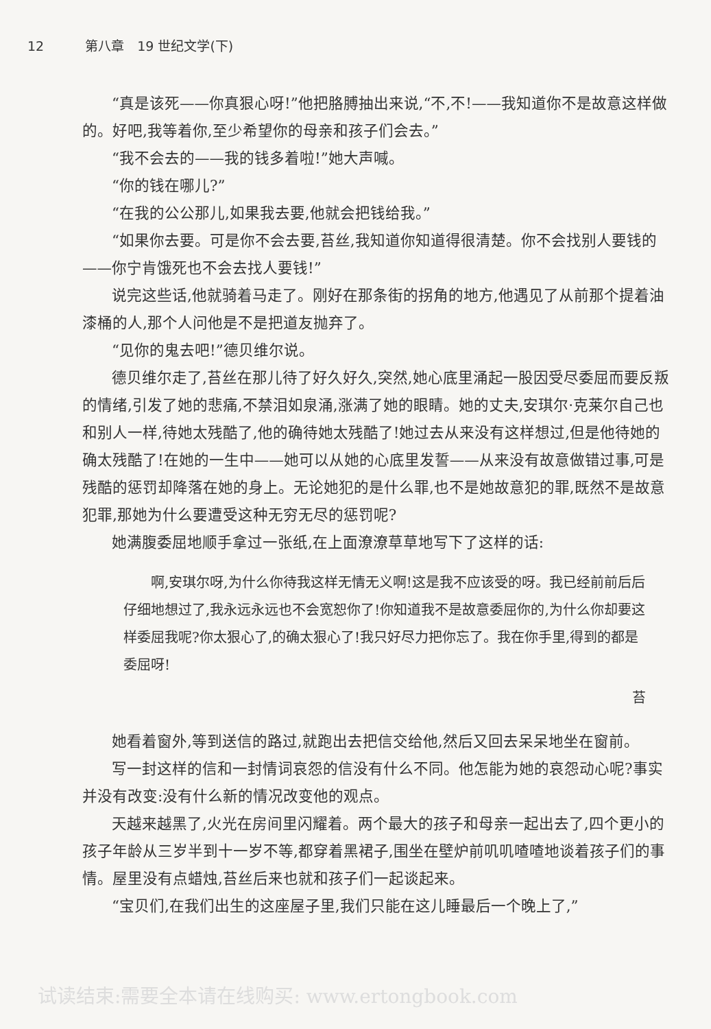12 第八章　19 世纪文学(下)
“真是该死——你真狠心呀!”他把胳膊抽出来说,“不,不!——我知道你不是故意这样做的。好吧,我等着你,至少希望你的母亲和孩子们会去。”
“我不会去的——我的钱多着啦!”她大声喊。
“你的钱在哪儿?”
“在我的公公那儿,如果我去要,他就会把钱给我。”
“如果你去要。可是你不会去要,苔丝,我知道你知道得很清楚。你不会找别人要钱的——你宁肯饿死也不会去找人要钱!”
说完这些话,他就骑着马走了。刚好在那条街的拐角的地方,他遇见了从前那个提着油漆桶的人,那个人问他是不是把道友抛弃了。
“见你的鬼去吧!”德贝维尔说。
德贝维尔走了,苔丝在那儿待了好久好久,突然,她心底里涌起一股因受尽委屈而要反叛的情绪,引发了她的悲痛,不禁泪如泉涌,涨满了她的眼睛。她的丈夫,安琪尔·克莱尔自己也和别人一样,待她太残酷了,他的确待她太残酷了!她过去从来没有这样想过,但是他待她的确太残酷了!在她的一生中——她可以从她的心底里发誓——从来没有故意做错过事,可是残酷的惩罚却降落在她的身上。无论她犯的是什么罪,也不是她故意犯的罪,既然不是故意犯罪,那她为什么要遭受这种无穷无尽的惩罚呢?
她满腹委屈地顺手拿过一张纸,在上面潦潦草草地写下了这样的话:
啊,安琪尔呀,为什么你待我这样无情无义啊!这是我不应该受的呀。我已经前前后后仔细地想过了,我永远永远也不会宽恕你了!你知道我不是故意委屈你的,为什么你却要这样委屈我呢?你太狠心了,的确太狠心了!我只好尽力把你忘了。我在你手里,得到的都是委屈呀!
苔
她看着窗外,等到送信的路过,就跑出去把信交给他,然后又回去呆呆地坐在窗前。
写一封这样的信和一封情词哀怨的信没有什么不同。他怎能为她的哀怨动心呢?事实并没有改变:没有什么新的情况改变他的观点。
天越来越黑了,火光在房间里闪耀着。两个最大的孩子和母亲一起出去了,四个更小的孩子年龄从三岁半到十一岁不等,都穿着黑裙子,围坐在壁炉前叽叽喳喳地谈着孩子们的事情。屋里没有点蜡烛,苔丝后来也就和孩子们一起谈起来。
“宝贝们,在我们出生的这座屋子里,我们只能在这儿睡最后一个晚上了,”
试读结束:需要全本请在线购买: www.ertongbook.com